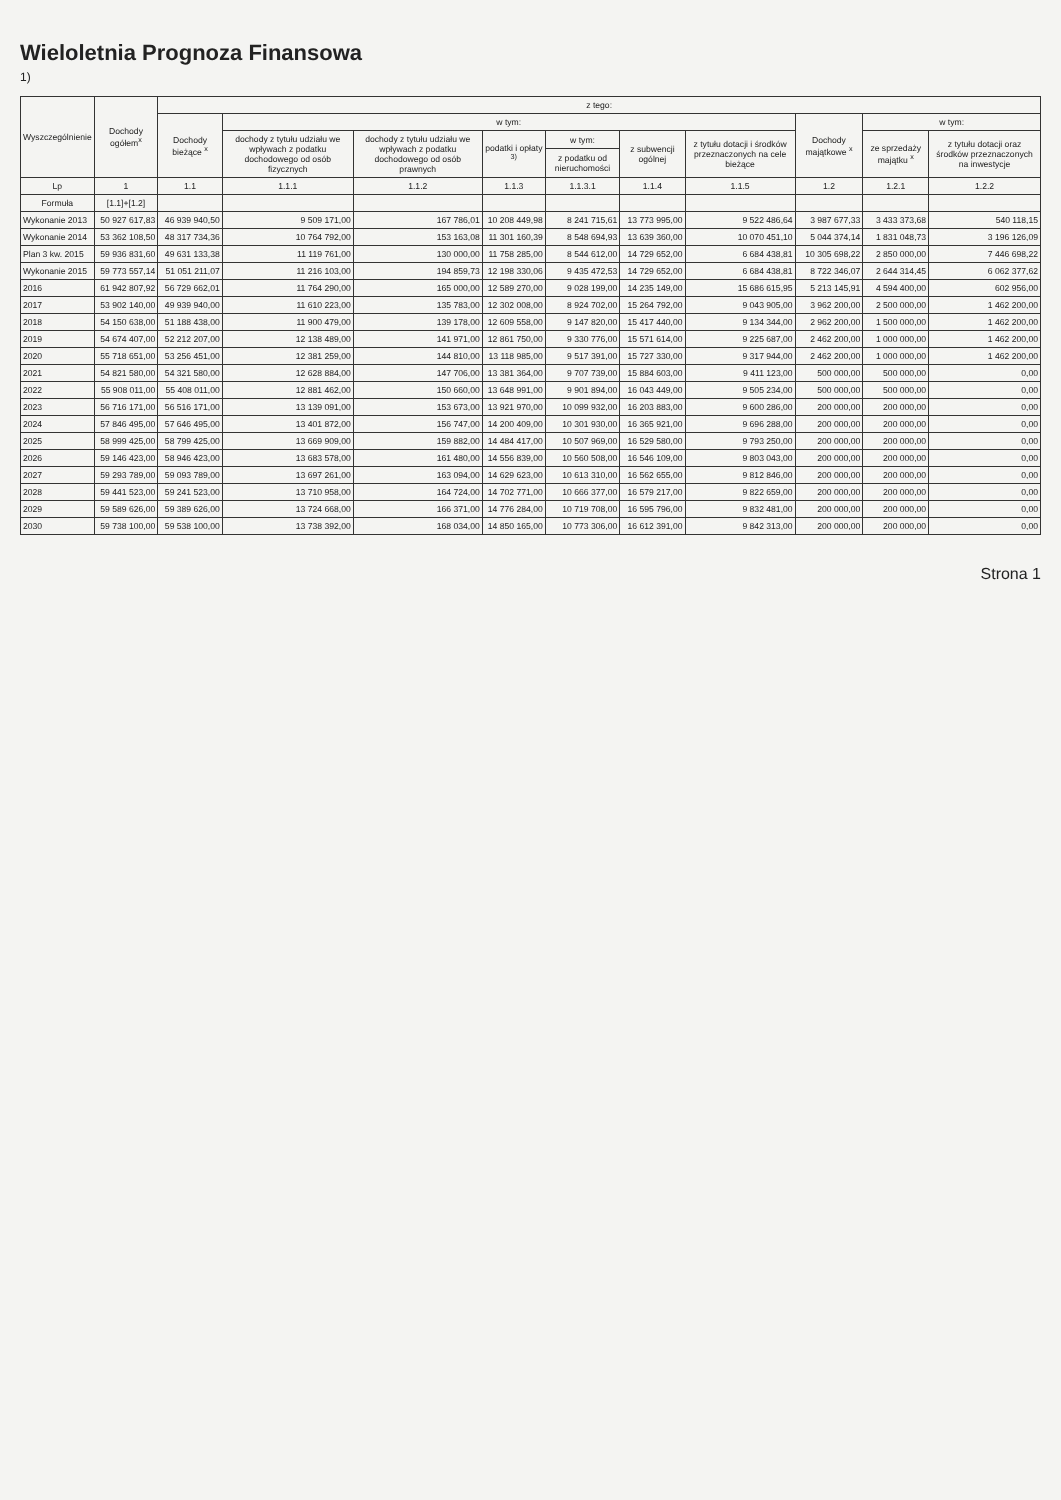Wieloletnia Prognoza Finansowa
1)
| Wyszczególnienie | Dochody ogółem<sup>x</sup> | z tego: | | | | | | | | | |
| --- | --- | --- | --- | --- | --- | --- | --- | --- | --- | --- | --- |
| | | Dochody bieżące <sup>x</sup> | w tym: | | | | | | Dochody majątkowe <sup>x</sup> | w tym: | |
| | | | dochody z tytułu udziału we wpływach z podatku dochodowego od osób fizycznych | dochody z tytułu udziału we wpływach z podatku dochodowego od osób prawnych | podatki i opłaty <sup>3)</sup> | w tym: | z subwencji ogólnej | z tytułu dotacji i środków przeznaczonych na cele bieżące | | ze sprzedaży majątku <sup>x</sup> | z tytułu dotacji oraz środków przeznaczonych na inwestycje |
| | | | | | | z podatku od nieruchomości | | | | | |
| Lp | 1 | 1.1 | 1.1.1 | 1.1.2 | 1.1.3 | 1.1.3.1 | 1.1.4 | 1.1.5 | 1.2 | 1.2.1 | 1.2.2 |
| Formuła | [1.1]+[1.2] | | | | | | | | | | |
| Wykonanie 2013 | 50 927 617,83 | 46 939 940,50 | 9 509 171,00 | 167 786,01 | 10 208 449,98 | 8 241 715,61 | 13 773 995,00 | 9 522 486,64 | 3 987 677,33 | 3 433 373,68 | 540 118,15 |
| Wykonanie 2014 | 53 362 108,50 | 48 317 734,36 | 10 764 792,00 | 153 163,08 | 11 301 160,39 | 8 548 694,93 | 13 639 360,00 | 10 070 451,10 | 5 044 374,14 | 1 831 048,73 | 3 196 126,09 |
| Plan 3 kw. 2015 | 59 936 831,60 | 49 631 133,38 | 11 119 761,00 | 130 000,00 | 11 758 285,00 | 8 544 612,00 | 14 729 652,00 | 6 684 438,81 | 10 305 698,22 | 2 850 000,00 | 7 446 698,22 |
| Wykonanie 2015 | 59 773 557,14 | 51 051 211,07 | 11 216 103,00 | 194 859,73 | 12 198 330,06 | 9 435 472,53 | 14 729 652,00 | 6 684 438,81 | 8 722 346,07 | 2 644 314,45 | 6 062 377,62 |
| 2016 | 61 942 807,92 | 56 729 662,01 | 11 764 290,00 | 165 000,00 | 12 589 270,00 | 9 028 199,00 | 14 235 149,00 | 15 686 615,95 | 5 213 145,91 | 4 594 400,00 | 602 956,00 |
| 2017 | 53 902 140,00 | 49 939 940,00 | 11 610 223,00 | 135 783,00 | 12 302 008,00 | 8 924 702,00 | 15 264 792,00 | 9 043 905,00 | 3 962 200,00 | 2 500 000,00 | 1 462 200,00 |
| 2018 | 54 150 638,00 | 51 188 438,00 | 11 900 479,00 | 139 178,00 | 12 609 558,00 | 9 147 820,00 | 15 417 440,00 | 9 134 344,00 | 2 962 200,00 | 1 500 000,00 | 1 462 200,00 |
| 2019 | 54 674 407,00 | 52 212 207,00 | 12 138 489,00 | 141 971,00 | 12 861 750,00 | 9 330 776,00 | 15 571 614,00 | 9 225 687,00 | 2 462 200,00 | 1 000 000,00 | 1 462 200,00 |
| 2020 | 55 718 651,00 | 53 256 451,00 | 12 381 259,00 | 144 810,00 | 13 118 985,00 | 9 517 391,00 | 15 727 330,00 | 9 317 944,00 | 2 462 200,00 | 1 000 000,00 | 1 462 200,00 |
| 2021 | 54 821 580,00 | 54 321 580,00 | 12 628 884,00 | 147 706,00 | 13 381 364,00 | 9 707 739,00 | 15 884 603,00 | 9 411 123,00 | 500 000,00 | 500 000,00 | 0,00 |
| 2022 | 55 908 011,00 | 55 408 011,00 | 12 881 462,00 | 150 660,00 | 13 648 991,00 | 9 901 894,00 | 16 043 449,00 | 9 505 234,00 | 500 000,00 | 500 000,00 | 0,00 |
| 2023 | 56 716 171,00 | 56 516 171,00 | 13 139 091,00 | 153 673,00 | 13 921 970,00 | 10 099 932,00 | 16 203 883,00 | 9 600 286,00 | 200 000,00 | 200 000,00 | 0,00 |
| 2024 | 57 846 495,00 | 57 646 495,00 | 13 401 872,00 | 156 747,00 | 14 200 409,00 | 10 301 930,00 | 16 365 921,00 | 9 696 288,00 | 200 000,00 | 200 000,00 | 0,00 |
| 2025 | 58 999 425,00 | 58 799 425,00 | 13 669 909,00 | 159 882,00 | 14 484 417,00 | 10 507 969,00 | 16 529 580,00 | 9 793 250,00 | 200 000,00 | 200 000,00 | 0,00 |
| 2026 | 59 146 423,00 | 58 946 423,00 | 13 683 578,00 | 161 480,00 | 14 556 839,00 | 10 560 508,00 | 16 546 109,00 | 9 803 043,00 | 200 000,00 | 200 000,00 | 0,00 |
| 2027 | 59 293 789,00 | 59 093 789,00 | 13 697 261,00 | 163 094,00 | 14 629 623,00 | 10 613 310,00 | 16 562 655,00 | 9 812 846,00 | 200 000,00 | 200 000,00 | 0,00 |
| 2028 | 59 441 523,00 | 59 241 523,00 | 13 710 958,00 | 164 724,00 | 14 702 771,00 | 10 666 377,00 | 16 579 217,00 | 9 822 659,00 | 200 000,00 | 200 000,00 | 0,00 |
| 2029 | 59 589 626,00 | 59 389 626,00 | 13 724 668,00 | 166 371,00 | 14 776 284,00 | 10 719 708,00 | 16 595 796,00 | 9 832 481,00 | 200 000,00 | 200 000,00 | 0,00 |
| 2030 | 59 738 100,00 | 59 538 100,00 | 13 738 392,00 | 168 034,00 | 14 850 165,00 | 10 773 306,00 | 16 612 391,00 | 9 842 313,00 | 200 000,00 | 200 000,00 | 0,00 |
Strona 1